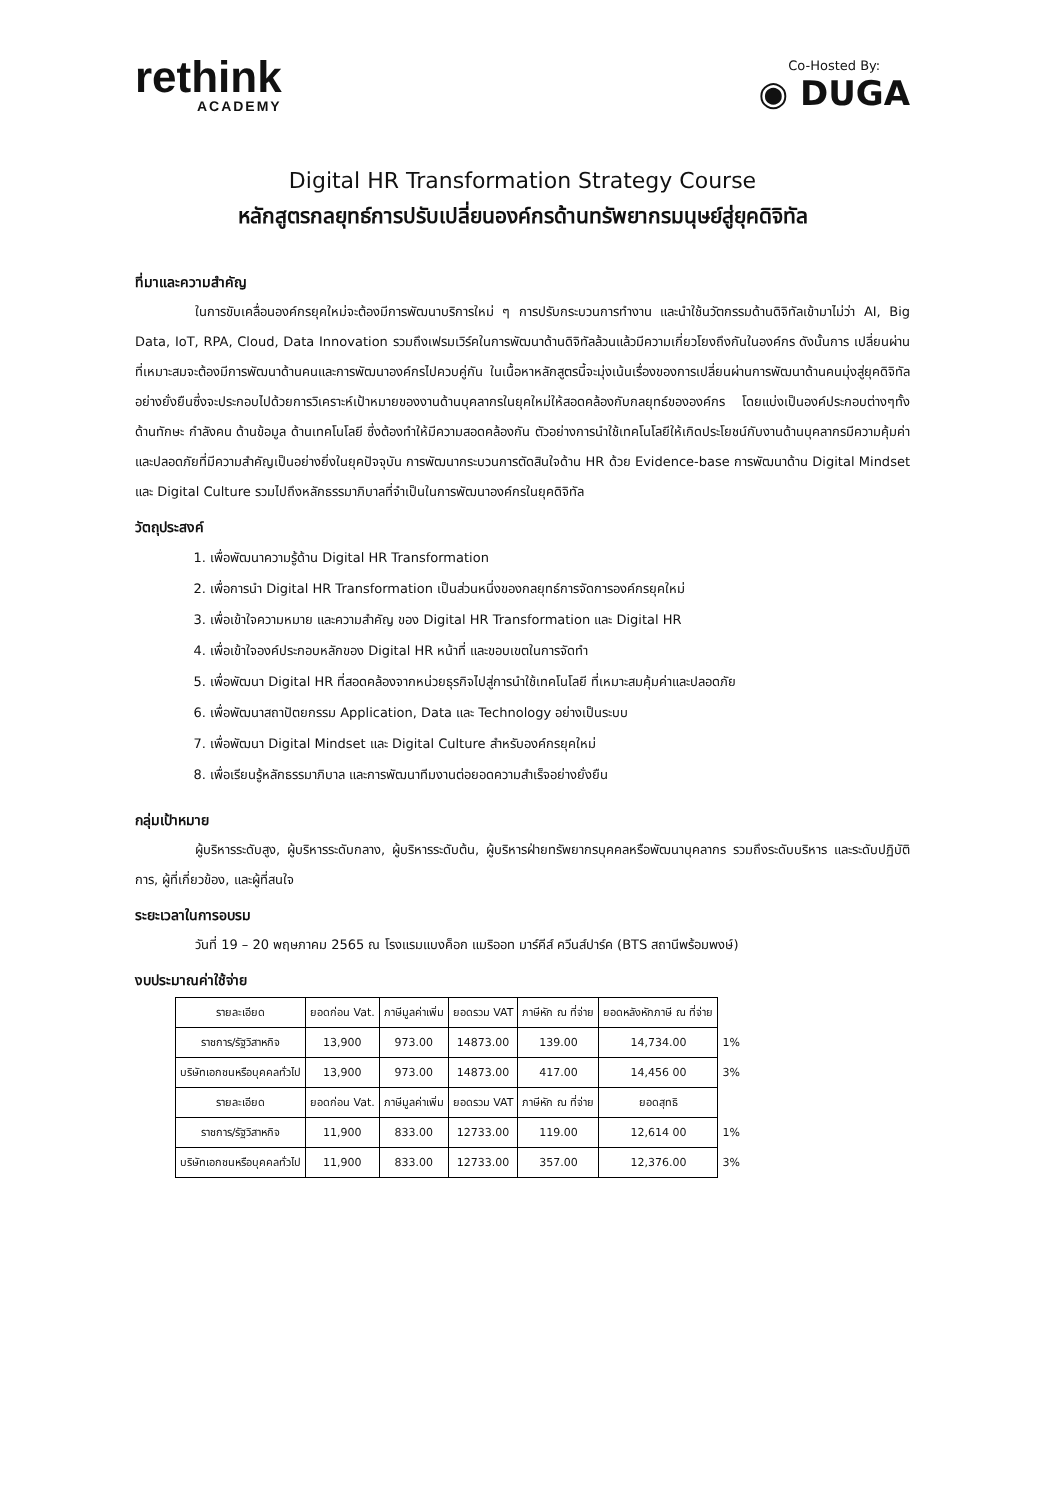rethink
ACADEMY
Co-Hosted By:
◉ DUGA
Digital HR Transformation Strategy Course
หลักสูตรกลยุทธ์การปรับเปลี่ยนองค์กรด้านทรัพยากรมนุษย์สู่ยุคดิจิทัล
ที่มาและความสำคัญ
ในการขับเคลื่อนองค์กรยุคใหม่จะต้องมีการพัฒนาบริการใหม่ ๆ การปรับกระบวนการทำงาน และนำใช้นวัตกรรมด้านดิจิทัลเข้ามาไม่ว่า AI, Big Data, IoT, RPA, Cloud, Data Innovation รวมถึงเฟรมเวิร์คในการพัฒนาด้านดิจิทัลล้วนแล้วมีความเกี่ยวโยงถึงกันในองค์กร ดังนั้นการ เปลี่ยนผ่านที่เหมาะสมจะต้องมีการพัฒนาด้านคนและการพัฒนาองค์กรไปควบคู่กัน ในเนื้อหาหลักสูตรนี้จะมุ่งเน้นเรื่องของการเปลี่ยนผ่านการพัฒนาด้านคนมุ่งสู่ยุคดิจิทัลอย่างยั่งยืนซึ่งจะประกอบไปด้วยการวิเคราะห์เป้าหมายของงานด้านบุคลากรในยุคใหม่ให้สอดคล้องกับกลยุทธ์ขององค์กร โดยแบ่งเป็นองค์ประกอบต่างๆทั้งด้านทักษะ กำลังคน ด้านข้อมูล ด้านเทคโนโลยี ซึ่งต้องทำให้มีความสอดคล้องกัน ตัวอย่างการนำใช้เทคโนโลยีให้เกิดประโยชน์กับงานด้านบุคลากรมีความคุ้มค่าและปลอดภัยที่มีความสำคัญเป็นอย่างยิ่งในยุคปัจจุบัน การพัฒนากระบวนการตัดสินใจด้าน HR ด้วย Evidence-base การพัฒนาด้าน Digital Mindset และ Digital Culture รวมไปถึงหลักธรรมาภิบาลที่จำเป็นในการพัฒนาองค์กรในยุคดิจิทัล
วัตถุประสงค์
1. เพื่อพัฒนาความรู้ด้าน Digital HR Transformation
2. เพื่อการนำ Digital HR Transformation เป็นส่วนหนึ่งของกลยุทธ์การจัดการองค์กรยุคใหม่
3. เพื่อเข้าใจความหมาย และความสำคัญ ของ Digital HR Transformation และ Digital HR
4. เพื่อเข้าใจองค์ประกอบหลักของ Digital HR หน้าที่ และขอบเขตในการจัดทำ
5. เพื่อพัฒนา Digital HR ที่สอดคล้องจากหน่วยธุรกิจไปสู่การนำใช้เทคโนโลยี ที่เหมาะสมคุ้มค่าและปลอดภัย
6. เพื่อพัฒนาสถาปัตยกรรม Application, Data และ Technology อย่างเป็นระบบ
7. เพื่อพัฒนา Digital Mindset และ Digital Culture สำหรับองค์กรยุคใหม่
8. เพื่อเรียนรู้หลักธรรมาภิบาล และการพัฒนาทีมงานต่อยอดความสำเร็จอย่างยั่งยืน
กลุ่มเป้าหมาย
ผู้บริหารระดับสูง, ผู้บริหารระดับกลาง, ผู้บริหารระดับต้น, ผู้บริหารฝ่ายทรัพยากรบุคคลหรือพัฒนาบุคลากร รวมถึงระดับบริหาร และระดับปฏิบัติการ, ผู้ที่เกี่ยวข้อง, และผู้ที่สนใจ
ระยะเวลาในการอบรม
วันที่ 19 – 20 พฤษภาคม 2565 ณ โรงแรมแบงค็อก แมริออท มาร์คีส์ ควีนส์ปาร์ค (BTS สถานีพร้อมพงษ์)
งบประมาณค่าใช้จ่าย
| รายละเอียด | ยอดก่อน Vat. | ภาษีมูลค่าเพิ่ม | ยอดรวม VAT | ภาษีหัก ณ ที่จ่าย | ยอดหลังหักภาษี ณ ที่จ่าย | |
| ราชการ/รัฐวิสาหกิจ | 13,900 | 973.00 | 14873.00 | 139.00 | 14,734.00 | 1% |
| บริษัทเอกชนหรือบุคคลทั่วไป | 13,900 | 973.00 | 14873.00 | 417.00 | 14,456 00 | 3% |
| รายละเอียด | ยอดก่อน Vat. | ภาษีมูลค่าเพิ่ม | ยอดรวม VAT | ภาษีหัก ณ ที่จ่าย | ยอดสุทธิ | |
| ราชการ/รัฐวิสาหกิจ | 11,900 | 833.00 | 12733.00 | 119.00 | 12,614 00 | 1% |
| บริษัทเอกชนหรือบุคคลทั่วไป | 11,900 | 833.00 | 12733.00 | 357.00 | 12,376.00 | 3% |